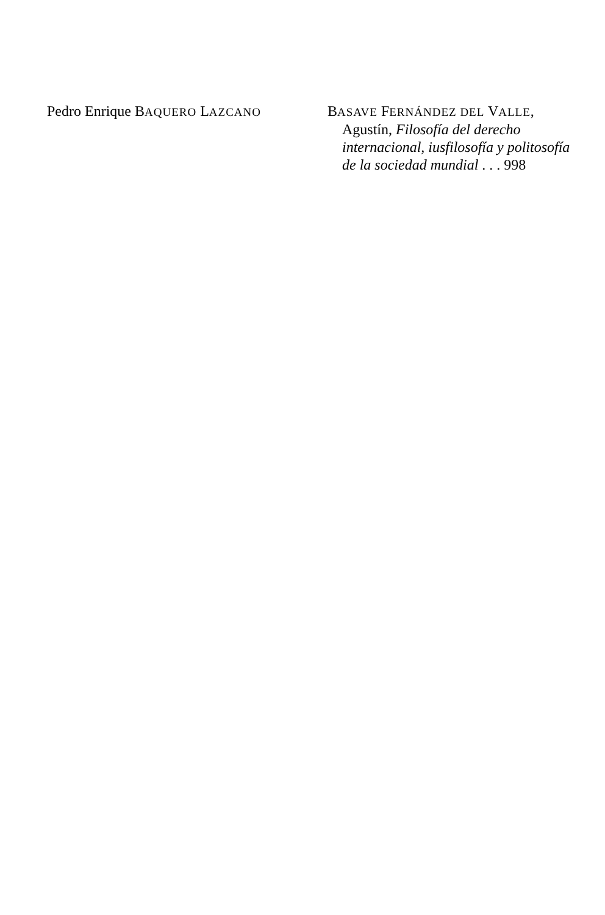Pedro Enrique BAQUERO LAZCANO
BASAVE FERNÁNDEZ DEL VALLE,
Agustín, Filosofía del derecho internacional, iusfilosofía y politosofía de la sociedad mundial . . . 998